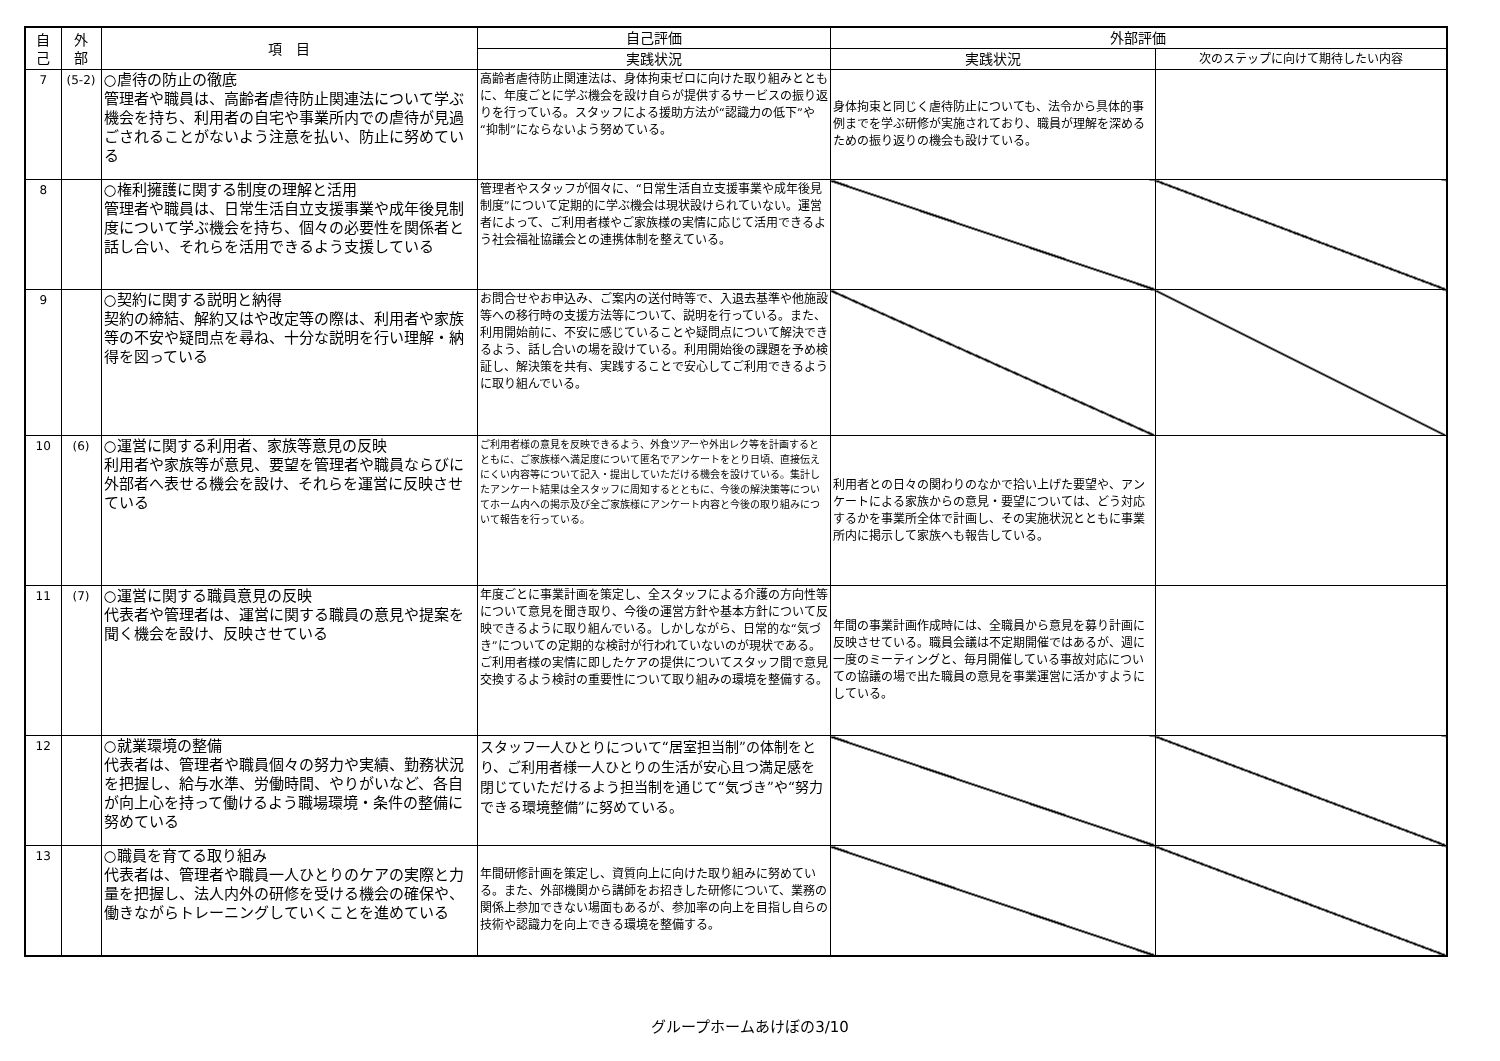| 自 己 | 外 部 | 項 目 | 自己評価 | 外部評価 | |
| --- | --- | --- | --- | --- | --- |
| | | | 実践状況 | 実践状況 | 次のステップに向けて期待したい内容 |
| 7 | (5-2) | ○虐待の防止の徹底 管理者や職員は、高齢者虐待防止関連法について学ぶ機会を持ち、利用者の自宅や事業所内での虐待が見過ごされることがないよう注意を払い、防止に努めている | 高齢者虐待防止関連法は、身体拘束ゼロに向けた取り組みとともに、年度ごとに学ぶ機会を設け自らが提供するサービスの振り返りを行っている。スタッフによる援助方法が“認識力の低下”や“抑制”にならないよう努めている。 | 身体拘束と同じく虐待防止についても、法令から具体的事例までを学ぶ研修が実施されており、職員が理解を深めるための振り返りの機会も設けている。 | |
| 8 | | ○権利擁護に関する制度の理解と活用 管理者や職員は、日常生活自立支援事業や成年後見制度について学ぶ機会を持ち、個々の必要性を関係者と話し合い、それらを活用できるよう支援している | 管理者やスタッフが個々に、“日常生活自立支援事業や成年後見制度”について定期的に学ぶ機会は現状設けられていない。運営者によって、ご利用者様やご家族様の実情に応じて活用できるよう社会福祉協議会との連携体制を整えている。 | | |
| 9 | | ○契約に関する説明と納得 契約の締結、解約又はや改定等の際は、利用者や家族等の不安や疑問点を尋ね、十分な説明を行い理解・納得を図っている | お問合せやお申込み、ご案内の送付時等で、入退去基準や他施設等への移行時の支援方法等について、説明を行っている。また、利用開始前に、不安に感じていることや疑問点について解決できるよう、話し合いの場を設けている。利用開始後の課題を予め検証し、解決策を共有、実践することで安心してご利用できるように取り組んでいる。 | | |
| 10 | (6) | ○運営に関する利用者、家族等意見の反映 利用者や家族等が意見、要望を管理者や職員ならびに外部者へ表せる機会を設け、それらを運営に反映させている | ご利用者様の意見を反映できるよう、外食ツアーや外出レク等を計画するとともに、ご家族様へ満足度について匿名でアンケートをとり日頃、直接伝えにくい内容等について記入・提出していただける機会を設けている。集計したアンケート結果は全スタッフに周知するとともに、今後の解決策等についてホーム内への掲示及び全ご家族様にアンケート内容と今後の取り組みについて報告を行っている。 | 利用者との日々の関わりのなかで拾い上げた要望や、アンケートによる家族からの意見・要望については、どう対応するかを事業所全体で計画し、その実施状況とともに事業所内に掲示して家族へも報告している。 | |
| 11 | (7) | ○運営に関する職員意見の反映 代表者や管理者は、運営に関する職員の意見や提案を聞く機会を設け、反映させている | 年度ごとに事業計画を策定し、全スタッフによる介護の方向性等について意見を聞き取り、今後の運営方針や基本方針について反映できるように取り組んでいる。しかしながら、日常的な“気づき”についての定期的な検討が行われていないのが現状である。ご利用者様の実情に即したケアの提供についてスタッフ間で意見交換するよう検討の重要性について取り組みの環境を整備する。 | 年間の事業計画作成時には、全職員から意見を募り計画に反映させている。職員会議は不定期開催ではあるが、週に一度のミーティングと、毎月開催している事故対応についての協議の場で出た職員の意見を事業運営に活かすようにしている。 | |
| 12 | | ○就業環境の整備 代表者は、管理者や職員個々の努力や実績、勤務状況を把握し、給与水準、労働時間、やりがいなど、各自が向上心を持って働けるよう職場環境・条件の整備に努めている | スタッフ一人ひとりについて“居室担当制”の体制をとり、ご利用者様一人ひとりの生活が安心且つ満足感を閉じていただけるよう担当制を通じて“気づき”や“努力できる環境整備”に努めている。 | | |
| 13 | | ○職員を育てる取り組み 代表者は、管理者や職員一人ひとりのケアの実際と力量を把握し、法人内外の研修を受ける機会の確保や、働きながらトレーニングしていくことを進めている | 年間研修計画を策定し、資質向上に向けた取り組みに努めている。また、外部機関から講師をお招きした研修について、業務の関係上参加できない場面もあるが、参加率の向上を目指し自らの技術や認識力を向上できる環境を整備する。 | | |
グループホームあけぼの3/10